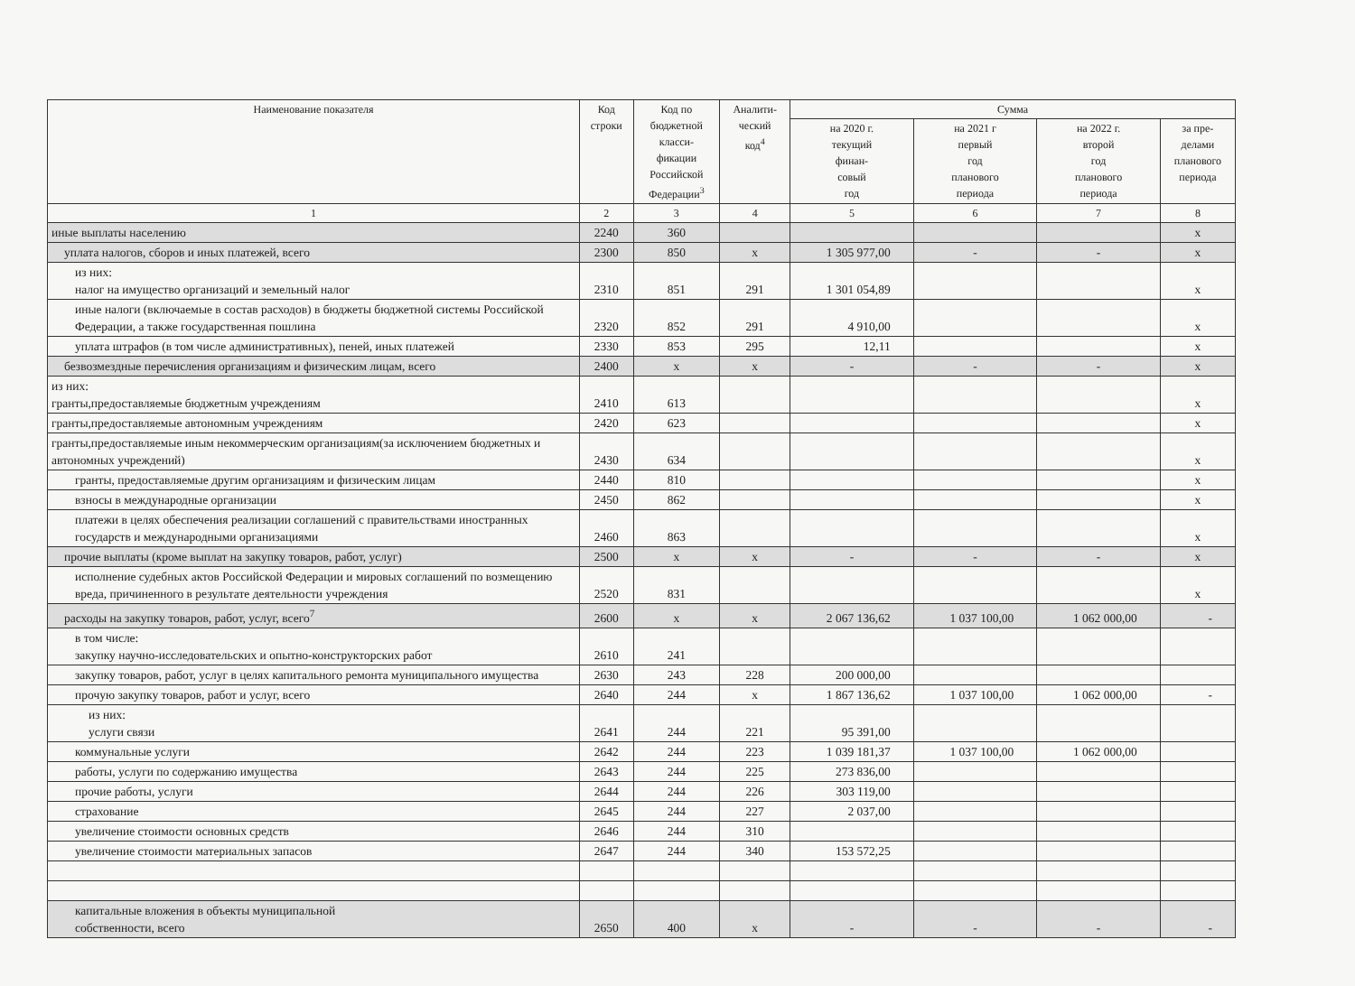| Наименование показателя | Код строки | Код по бюджетной класси- фикации Российской Федерации<sup>3</sup> | Аналити- ческий код<sup>4</sup> | Сумма | | | |
| --- | --- | --- | --- | --- | --- | --- | --- |
| | | | | на 2020 г. текущий финан- совый год | на 2021 г первый год планового периода | на 2022 г. второй год планового периода | за пре- делами планового периода |
| 1 | 2 | 3 | 4 | 5 | 6 | 7 | 8 |
| иные выплаты населению | 2240 | 360 | | | | | x |
| уплата налогов, сборов и иных платежей, всего | 2300 | 850 | x | 1 305 977,00 | - | - | x |
| из них: налог на имущество организаций и земельный налог | 2310 | 851 | 291 | 1 301 054,89 | | | x |
| иные налоги (включаемые в состав расходов) в бюджеты бюджетной системы Российской Федерации, а также государственная пошлина | 2320 | 852 | 291 | 4 910,00 | | | x |
| уплата штрафов (в том числе административных), пеней, иных платежей | 2330 | 853 | 295 | 12,11 | | | x |
| безвозмездные перечисления организациям и физическим лицам, всего | 2400 | x | x | - | - | - | x |
| из них: гранты,предоставляемые бюджетным учреждениям | 2410 | 613 | | | | | x |
| гранты,предоставляемые автономным учреждениям | 2420 | 623 | | | | | x |
| гранты,предоставляемые иным некоммерческим организациям(за исключением бюджетных и автономных учреждений) | 2430 | 634 | | | | | x |
| гранты, предоставляемые другим организациям и физическим лицам | 2440 | 810 | | | | | x |
| взносы в международные организации | 2450 | 862 | | | | | x |
| платежи в целях обеспечения реализации соглашений с правительствами иностранных государств и международными организациями | 2460 | 863 | | | | | x |
| прочие выплаты (кроме выплат на закупку товаров, работ, услуг) | 2500 | x | x | - | - | - | x |
| исполнение судебных актов Российской Федерации и мировых соглашений по возмещению вреда, причиненного в результате деятельности учреждения | 2520 | 831 | | | | | x |
| расходы на закупку товаров, работ, услуг, всего<sup>7</sup> | 2600 | x | x | 2 067 136,62 | 1 037 100,00 | 1 062 000,00 | - |
| в том числе: закупку научно-исследовательских и опытно-конструкторских работ | 2610 | 241 | | | | | |
| закупку товаров, работ, услуг в целях капитального ремонта муниципального имущества | 2630 | 243 | 228 | 200 000,00 | | | |
| прочую закупку товаров, работ и услуг, всего | 2640 | 244 | x | 1 867 136,62 | 1 037 100,00 | 1 062 000,00 | - |
| из них: услуги связи | 2641 | 244 | 221 | 95 391,00 | | | |
| коммунальные услуги | 2642 | 244 | 223 | 1 039 181,37 | 1 037 100,00 | 1 062 000,00 | |
| работы, услуги по содержанию имущества | 2643 | 244 | 225 | 273 836,00 | | | |
| прочие работы, услуги | 2644 | 244 | 226 | 303 119,00 | | | |
| страхование | 2645 | 244 | 227 | 2 037,00 | | | |
| увеличение стоимости основных средств | 2646 | 244 | 310 | | | | |
| увеличение стоимости материальных запасов | 2647 | 244 | 340 | 153 572,25 | | | |
| капитальные вложения в объекты муниципальной собственности, всего | 2650 | 400 | x | - | - | - | - |